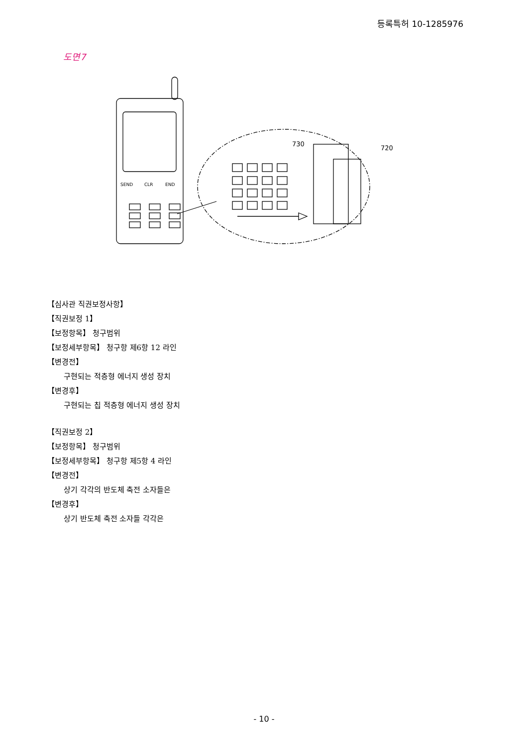등록특허 10-1285976
도면7
730
720
SEND
CLR
END
【심사관 직권보정사항】
【직권보정 1】
【보정항목】 청구범위
【보정세부항목】 청구항 제6항 12 라인
【변경전】
구현되는 적층형 에너지 생성 장치
【변경후】
구현되는 칩 적층형 에너지 생성 장치
【직권보정 2】
【보정항목】 청구범위
【보정세부항목】 청구항 제5항 4 라인
【변경전】
상기 각각의 반도체 축전 소자들은
【변경후】
상기 반도체 축전 소자들 각각은
- 10 -